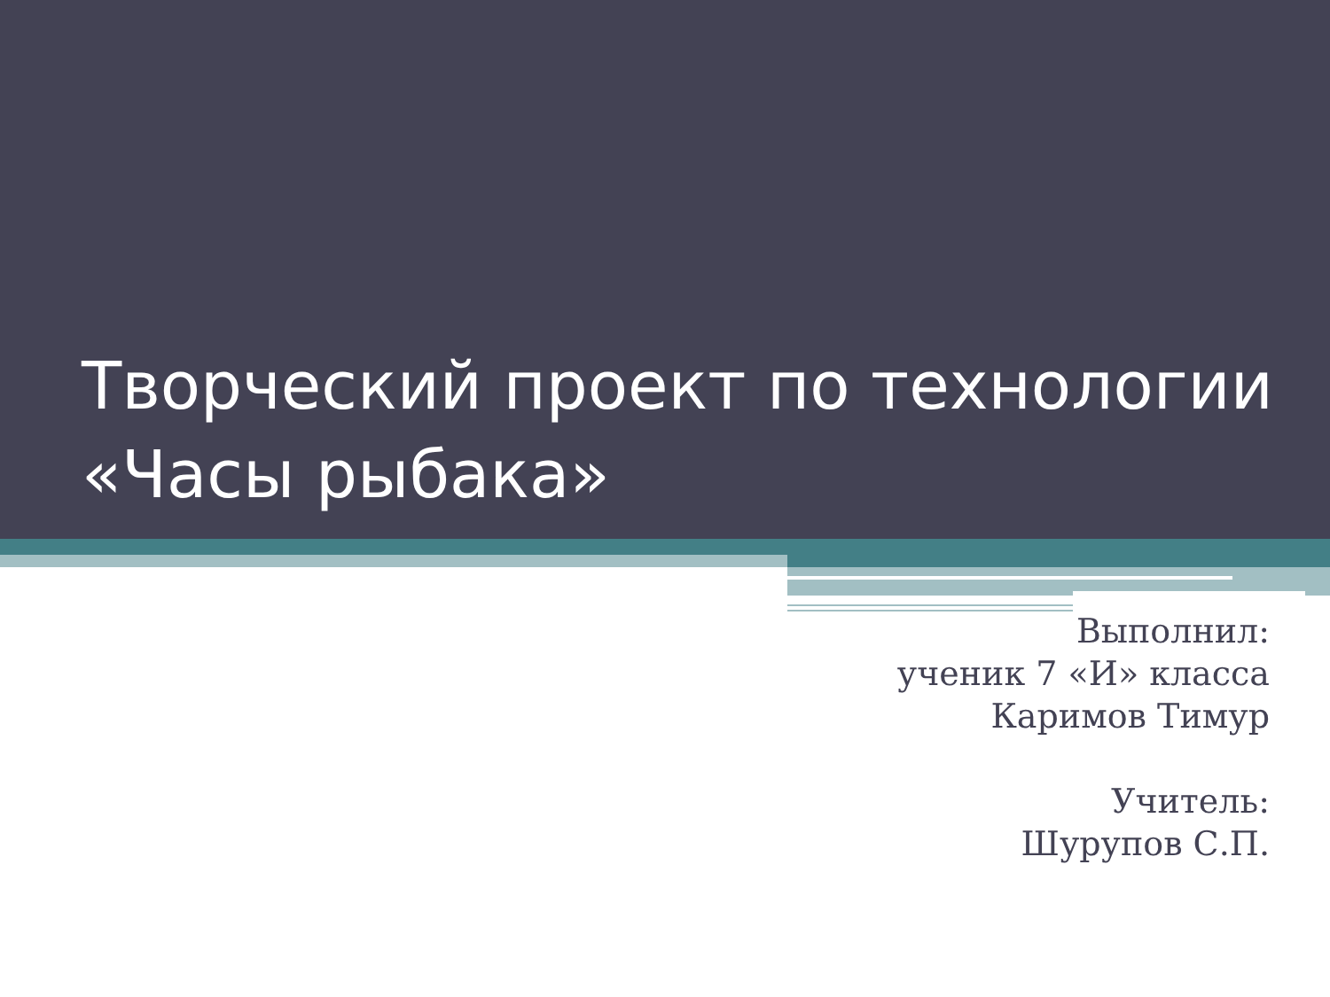Творческий проект по технологии
«Часы рыбака»
Выполнил:
ученик 7 «И» класса
Каримов Тимур
Учитель:
Шурупов С.П.